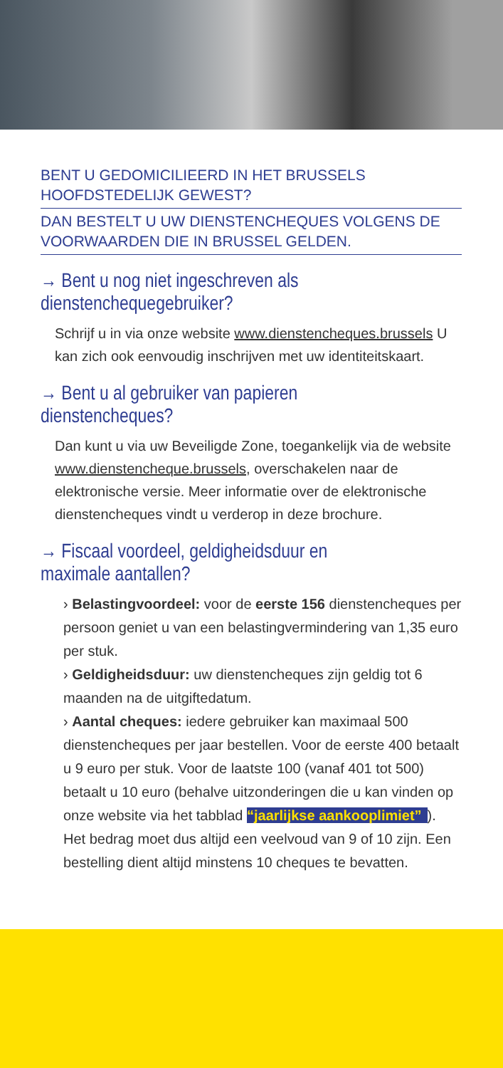BENT U GEDOMICILIEERD IN HET BRUSSELS HOOFDSTEDELIJK GEWEST?
DAN BESTELT U UW DIENSTENCHEQUES VOLGENS DE VOORWAARDEN DIE IN BRUSSEL GELDEN.
→ Bent u nog niet ingeschreven als dienstenchequegebruiker?
Schrijf u in via onze website www.dienstencheques.brussels U kan zich ook eenvoudig inschrijven met uw identiteitskaart.
→ Bent u al gebruiker van papieren dienstencheques?
Dan kunt u via uw Beveiligde Zone, toegankelijk via de website www.dienstencheque.brussels, overschakelen naar de elektronische versie. Meer informatie over de elektronische dienstencheques vindt u verderop in deze brochure.
→ Fiscaal voordeel, geldigheidsduur en maximale aantallen?
› Belastingvoordeel: voor de eerste 156 dienstencheques per persoon geniet u van een belastingvermindering van 1,35 euro per stuk.
› Geldigheidsduur: uw dienstencheques zijn geldig tot 6 maanden na de uitgiftedatum.
› Aantal cheques: iedere gebruiker kan maximaal 500 dienstencheques per jaar bestellen. Voor de eerste 400 betaalt u 9 euro per stuk. Voor de laatste 100 (vanaf 401 tot 500) betaalt u 10 euro (behalve uitzonderingen die u kan vinden op onze website via het tabblad “jaarlijkse aankooplimiet”). Het bedrag moet dus altijd een veelvoud van 9 of 10 zijn. Een bestelling dient altijd minstens 10 cheques te bevatten.